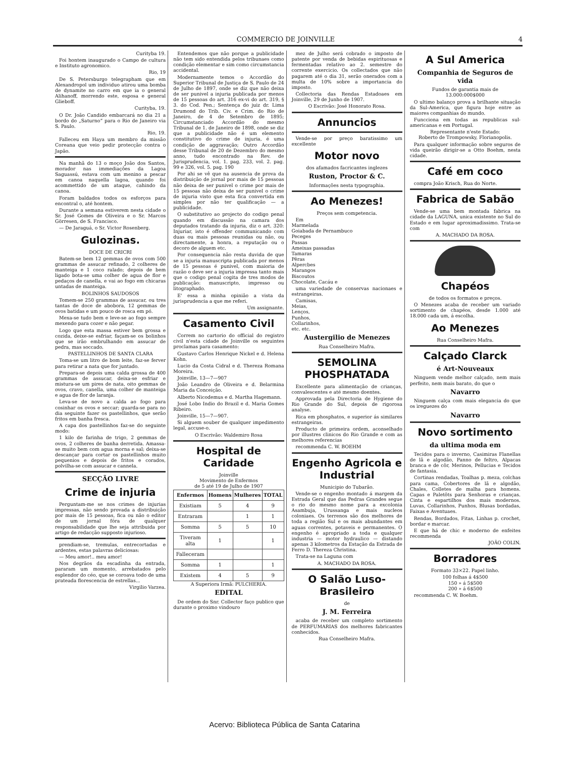COMMERCIO DE JOINVILLE 4
Curityba 19.
Foi hontem inaugurado o Campo de cultura e Instituto agronomico.
Rio, 19
De S. Petersburgo telegrapham que em Alexandropol um individuo atirou uma bomba de dynamite no carro em que ia o general Alihanoff, morrendo este, esposa e general Glieboff.
Curityba, 19.
O Dr. João Candido embarcará no dia 21 a bordo do „Saturno“ para o Rio de Janeiro via S. Paulo.
Rio, 19.
Falleceu em Haya um membro da missão Coreana que veio pedir protecção contra o Japão.
Na manhã do 13 o moço João dos Santos, morador nas immediações da Lagoa Saguassú, estava com um menino a pescar em canoa naquella lagoa, quando foi acommettido de um ataque, cahindo da canoa.
Foram baldados todos os esforços para encontral o, até hontem.
Durante a semana estiverem nesta cidade o Sr. José Gomes de Oliveira e o Sr. Marcos Görresen, de S. Francisco.
— De Jaraguá, o Sr. Victor Rosenberg.
Gulozinas.
DOCE DE CRICRI
Batem-se bem 12 gemmas de ovos com 500 grammas de assucar refinado, 2 colheres de manteiga e 1 coco ralado; depois de bem ligado bota-se uma colher de agua de flor e pedaços de canella, e vai ao fogo em chicaras untadas de manteiga.
BOLINHOS SAUDOSOS
Tomem-se 250 grammas de assucar, ou tres tantas de doce de abobora, 12 gemmas de ovos batidas e um pouco de rosca em pó.
Mexa-se tudo bem e leve-se ao fogo sempre mexendo para cozer e não pegar.
Logo que esta massa estiver bem grossa e cozida, deixe-se esfriar, façam-se os bolinhos que se irão embrulhando em assucar de pedra, mas soccado.
PASTELLINHOS DE SANTA CLARA
Toma-se um litro de bom leite, faz-se ferver para retirar a nata que for juntado.
Prepara-se depois uma calda grossa de 400 grammas de assucar, deixa-se esfriar e mistura-se um pires de nata, oito gemmas de ovos, cravo, canella, uma colher de manteiga e agua de flor de laranja.
Leva-se de novo a calda ao fogo para cosinhar os ovos e seccar; guarda-se para no dia seguinte fazer os pastellinhos, que serão fritos em banha fresca.
A capa dos pastellinhos faz-se do seguinte modo:
1 kilo de farinha de trigo, 2 gemmas de ovos, 2 colheres de banha derretida. Amassa-se muito bem com agua morna e sal; deixa-se descançar para cortar os pastellinhos muito pequenios e depois de fritos e corados, polvilha-se com assucar e cannela.
SECÇÃO LIVRE
Crime de injuria
Perguntam-me se nos crimes de injurias impressas, não sendo provada a distribuição por mais de 15 pessoas, fica ou não o editor de um jornal fóra de qualquer responsabilidade que lhe seja attribuida por artigo de redacção supposto injurioso.
prendiam-se, tremulas, entrecortadas e ardentes, estas palavras deliciosas:
— Meu amor!.. meu amor!
Nos degrãos da escadinha da entrada, pararam um momento, arrebatados pelo esplendor do céo, que se coroava todo de uma prateada florescencia de estrellas...
Virgilio Varzea.
Entendemos que não porque a publicidade não tem sido entendida pelos tribunaes como condição elementar e sim como circumstancia accidental.
Modernamente temos o Accordão do Superior Tribunal de Justiça de S. Paulo de 24 de Julho de 1897, onde se diz que não deixa de ser punivel a injuria publicada por menos de 15 pessoas do art. 316 ex-vi do art. 319, § 3. do Cod. Pen.; Sentença do juiz dr. Lima Drumond do Trib. Civ. e Crim. do Rio de Janeiro, de 4 de Setembro de 1895; Circumstanciado Accordão do mesmo Tribunal de 1. de Janeiro de 1898, onde se diz que a publicidade não é um elemento constitutivo do crime de injuria, é uma condição de aggravação; Outro Accordão desse Tribunal de 20 de Dezembro do mesmo anno, tudo encontrado na Rev. de Jurisprudencia, vol. 1. pag. 233, vol. 2. pag. 99 e 326, vol. 5. pag. 190
Por ahi se vê que na ausencia de prova da distribuição de jornal por mais de 15 pessoas não deixa de ser punivel o crime por mais de 15 pessoas não deixa de ser punivel o crime de injuria visto que esta fica convertida em simples por não ter qualificação — a publicidade.
O substitutivo ao projecto do codigo penal quando em discussão na camara dos deputados tratando da injuria, diz o art. 320: Injuriar, isto é offender communicando com duas ou mais pessoas reunidas ou não, ou directamente, a honra, a reputação ou o decoro de alguem etc.
Por consequencia não resta duvida de que se a injuria manuscripta publicada por menos de 15 pessoas é punivel, com maioria de razão o deve ser a injuria impressa tanto mais que o codigo penal cogita de tres modos de publicação: manuscripto, impresso ou litographado.
E' essa a minha opinião a vista da jurisprudencia a que me referi.
Um assignante.
Casamento Civil
Correm no cartorio do official do registro civil n'esta cidade de Joinville os seguintes proclamas para casamento:
Gustavo Carlos Henrique Nickel e d. Helena Kohn.
Lucio da Costa Cidral e d. Thereza Romana Moreira.
Joinville, 13—7—907
João Leandro de Oliveira e d. Belarmina Maria da Conceição.
Alberto Nicodemus e d. Martha Hagemann.
José Lobo Indio do Brazil e d. Maria Gomes Ribeiro.
Joinville, 15—7—907.
Si alguem souber de qualquer impedimento legal, accuse-o.
O Escrivão: Waldemiro Rosa
Hospital de Caridade
Joinville
Movimento de Enfermos
de 5 até 19 de Julho de 1907
| Enfermos | Homens | Mulheres | TOTAL |
| --- | --- | --- | --- |
| Existiam | 5 | 4 | 9 |
| Entraram | | 1 | 1 |
| Somma | 5 | 5 | 10 |
| Tiveram alta | 1 | | 1 |
| Falleceram | | | |
| Somma | 1 | | 1 |
| Existem | 4 | 5 | 9 |
A Superiora Irmã: PULCHERIA.
EDITAL
De ordem do Snr. Collector faço publico que durante o proximo vindouro
mez de Julho será cobrado o imposto de patente por venda de bebidas espirituosas e fermentadas relativo ao 2. semestre do corrente exercicio. Os collectados que não pagarem até o dia 31, serão onerados com a multa de 10% sobre a importancia do imposto.
Collectoria das Rendas Estadoaes em Joinville, 29 de Junho de 1907.
O Escrivão: José Honorato Rosa.
Annuncios
Vende-se por preço baratissimo um excellente
Motor novo
dos afamados facricantes inglezes
Ruston, Proctor & C.
Informações nesta typographia.
Ao Menezes!
Preços sem competencia.
Em
Marmelada
Goiabada de Pernambuco
Peceges
Passas
Ameixas passadas
Tamaras
Pêras
Alpercbes
Marangos
Biscoutos
Chocolate, Cacáu e
uma variedade de conservas nacionaes e estrangeiras.
Camisas,
Meias,
Lenços,
Punhos,
Collarinhos,
etc. etc.
Austergilio de Menezes
Rua Conselheiro Mafra.
SEMOLINA PHOSPHATADA
Excellente para alimentação de crianças, convalescentes e até mesmo doentes.
Approvada pela Directoria de Hygiene do Rio Grande do Sul, depois de rigorosa analyse.
Rica em phosphatos, e superior ás similares estrangeiras.
Producto de primeira ordem, aconselhado por illustres clinicos do Rio Grande e com as melhores referencias
recommenda C. W. BOEHM
Engenho Agricola e Industrial
Municipio do Tubarão.
Vende-se o engenho montado á margem da Estrada Geral que das Pedras Grandes segue o rio do mesmo nome para a excolonia Asambuja, Urussanga e mais nucleos coloniaes. Os terrenos são dos melhores de toda a região Sul e os mais abundantes em aguas correntes, potaveis e permanentes. O engenho é apropriado a toda e qualquer industria — motor hydraulico — distando apenas 3 kilometros da Estação da Estrada de Ferro D. Thereza Christina.
Trata-se na Laguna com
A. MACHADO DA ROSA.
O Salão Luso-Brasileiro
de
J. M. Ferreira
acaba de receber um completo sortimento de PERFUMARIAS dos melhores fabricantes conhecidos.
Rua Conselheiro Mafra.
A Sul America
Companhia de Seguros de vida
Fundos de garantia mais de
13.000:000$000
O ultimo balanço prova a brilhante situação da Sul-America, que figura hoje entre as maiores companhias do mundo.
Funcciona em todas as republicas sul-americanas e em Portugal.
Representante n'este Estado:
Roberto de Trompowsky, Florianopolis.
Para qualquer informação sobre seguros de vida queirão dirigir-se a Otto Boehm, nesta cidade.
Café em coco
compra João Krisch, Rua do Norte.
Fabrica de Sabão
Vende-se uma bem montada fabrica na cidade da LAGUNA, unica existente no Sul do Estado e em lugar aproximadissimo. Trata-se com
A. MACHADO DA ROSA.
Chapéos
de todos os formatos e preços.
O Menezes acaba de receber um variado sortimento de chapéos, desde 1.000 até 18.000 cada um, á escolha.
Ao Menezes
Rua Conselheiro Mafra.
Calçado Clarck
é Art-Nouveaux
Ninguem vende melhor calçado, nem mais perfeito, nem mais barato, do que o
Navarro
Ninguem calça com mais elegancia do que os ìreguezes do
Navarro
Novo sortimento
da ultima moda em
Tecidos para o inverno, Casimiras Flanellas de lã e algodão, Panno de feltro, Alpacas branca e de côr, Merinos, Pellucias e Tecidos de fantasia.
Cortinas rendadas, Toalhas p. meza, colchas para cama, Cobertores de lã e algodão, Chales, Colletes de malha para homens. Capas e Paletôts para Senhoras e crianças. Cinta e espartilhos dos mais modernos. Luvas, Collarinhos, Punhos, Blusas bordadas, Faixas e Aventuaes.
Rendas, Bordados, Fitas, Linhas p. crochet, bordar e marcar.
E que há de chic e moderno de enfeites recommenda
JOÃO COLIN.
Borradores
Formato 33×22. Papel linho.
100 folhas á 4$500
150 » á 5$500
200 » á 6$500
recommenda C. W. Boehm.
Acervo: Biblioteca Pública de Santa Catarina